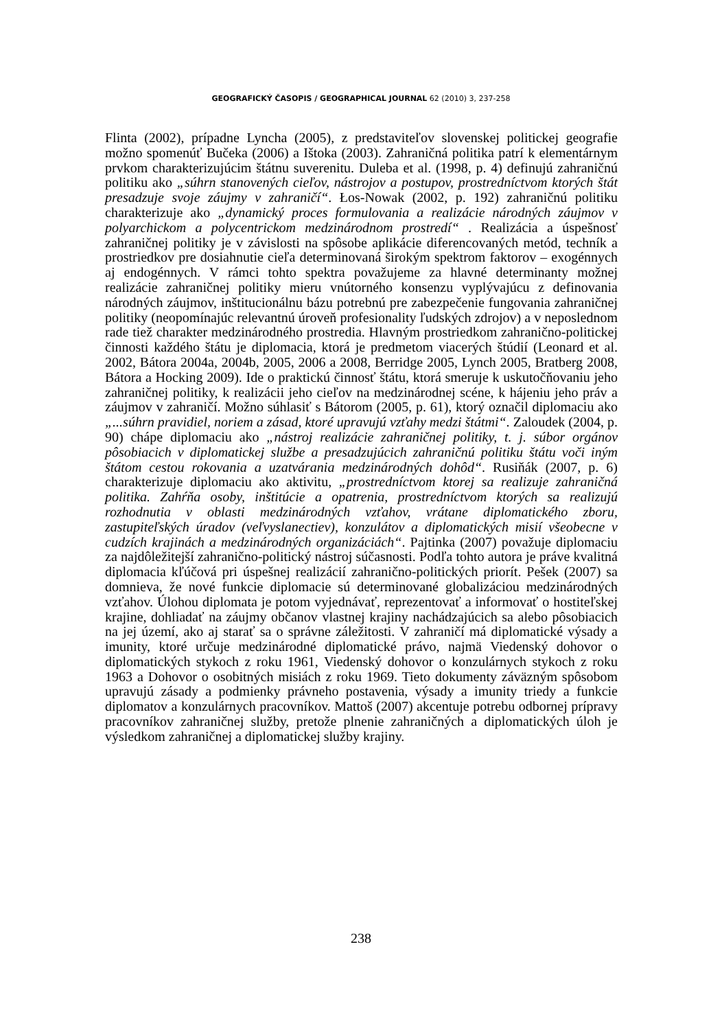GEOGRAFICKÝ ČASOPIS / GEOGRAPHICAL JOURNAL 62 (2010) 3, 237-258
Flinta (2002), prípadne Lyncha (2005), z predstaviteľov slovenskej politickej geografie možno spomenúť Bučeka (2006) a Ištoka (2003). Zahraničná politika patrí k elementárnym prvkom charakterizujúcim štátnu suverenitu. Duleba et al. (1998, p. 4) definujú zahraničnú politiku ako „súhrn stanovených cieľov, nástrojov a postupov, prostredníctvom ktorých štát presadzuje svoje záujmy v zahraničí“. Łos-Nowak (2002, p. 192) zahraničnú politiku charakterizuje ako „dynamický proces formulovania a realizácie národných záujmov v polyarchickom a polycentrickom medzinárodnom prostredí“ . Realizácia a úspešnosť zahraničnej politiky je v závislosti na spôsobe aplikácie diferencovaných metód, techník a prostriedkov pre dosiahnutie cieľa determinovaná širokým spektrom faktorov – exogénnych aj endogénnych. V rámci tohto spektra považujeme za hlavné determinanty možnej realizácie zahraničnej politiky mieru vnútorného konsenzu vyplývajúcu z definovania národných záujmov, inštitucionálnu bázu potrebnú pre zabezpečenie fungovania zahraničnej politiky (neopomínajúc relevantnú úroveň profesionality ľudských zdrojov) a v neposlednom rade tiež charakter medzinárodného prostredia. Hlavným prostriedkom zahranično-politickej činnosti každého štátu je diplomacia, ktorá je predmetom viacerých štúdií (Leonard et al. 2002, Bátora 2004a, 2004b, 2005, 2006 a 2008, Berridge 2005, Lynch 2005, Bratberg 2008, Bátora a Hocking 2009). Ide o praktickú činnosť štátu, ktorá smeruje k uskutočňovaniu jeho zahraničnej politiky, k realizácii jeho cieľov na medzinárodnej scéne, k hájeniu jeho práv a záujmov v zahraničí. Možno súhlasiť s Bátorom (2005, p. 61), ktorý označil diplomaciu ako „...súhrn pravidiel, noriem a zásad, ktoré upravujú vzťahy medzi štátmi“. Zaloudek (2004, p. 90) chápe diplomaciu ako „nástroj realizácie zahraničnej politiky, t. j. súbor orgánov pôsobiacich v diplomatickej službe a presadzujúcich zahraničnú politiku štátu voči iným štátom cestou rokovania a uzatvárania medzinárodných dohôd“. Rusiňák (2007, p. 6) charakterizuje diplomaciu ako aktivitu, „prostredníctvom ktorej sa realizuje zahraničná politika. Zahŕňa osoby, inštitúcie a opatrenia, prostredníctvom ktorých sa realizujú rozhodnutia v oblasti medzinárodných vzťahov, vrátane diplomatického zboru, zastupiteľských úradov (veľvyslanectiev), konzulátov a diplomatických misií všeobecne v cudzích krajinách a medzinárodných organizáciách“. Pajtinka (2007) považuje diplomaciu za najdôležitejší zahranično-politický nástroj súčasnosti. Podľa tohto autora je práve kvalitná diplomacia kľúčová pri úspešnej realizácií zahranično-politických priorít. Pešek (2007) sa domnieva, že nové funkcie diplomacie sú determinované globalizáciou medzinárodných vzťahov. Úlohou diplomata je potom vyjednávať, reprezentovať a informovať o hostiteľskej krajine, dohliadať na záujmy občanov vlastnej krajiny nachádzajúcich sa alebo pôsobiacich na jej území, ako aj starať sa o správne záležitosti. V zahraničí má diplomatické výsady a imunity, ktoré určuje medzinárodné diplomatické právo, najmä Viedenský dohovor o diplomatických stykoch z roku 1961, Viedenský dohovor o konzulárnych stykoch z roku 1963 a Dohovor o osobitných misiách z roku 1969. Tieto dokumenty záväzným spôsobom upravujú zásady a podmienky právneho postavenia, výsady a imunity triedy a funkcie diplomatov a konzulárnych pracovníkov. Mattoš (2007) akcentuje potrebu odbornej prípravy pracovníkov zahraničnej služby, pretože plnenie zahraničných a diplomatických úloh je výsledkom zahraničnej a diplomatickej služby krajiny.
238